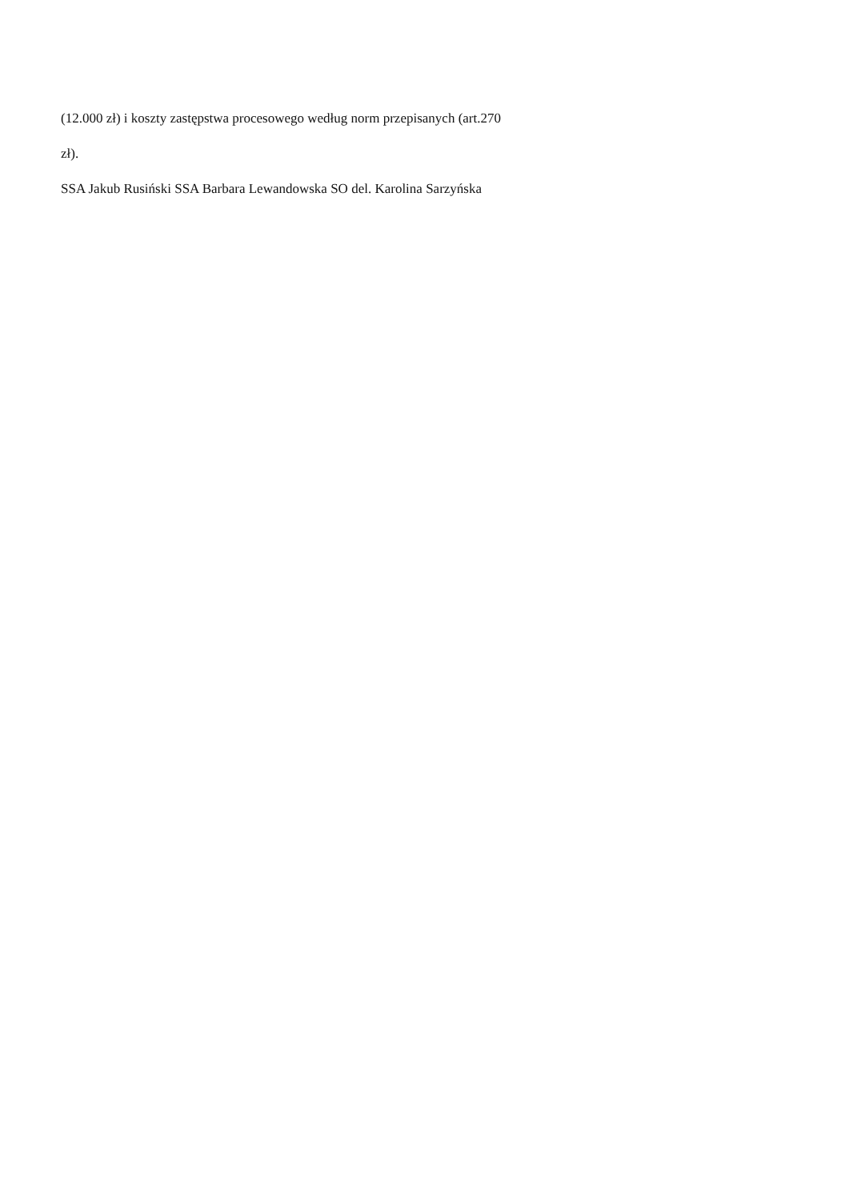(12.000 zł) i koszty zastępstwa procesowego według norm przepisanych (art.270
zł).
SSA Jakub Rusiński SSA Barbara Lewandowska SO del. Karolina Sarzyńska